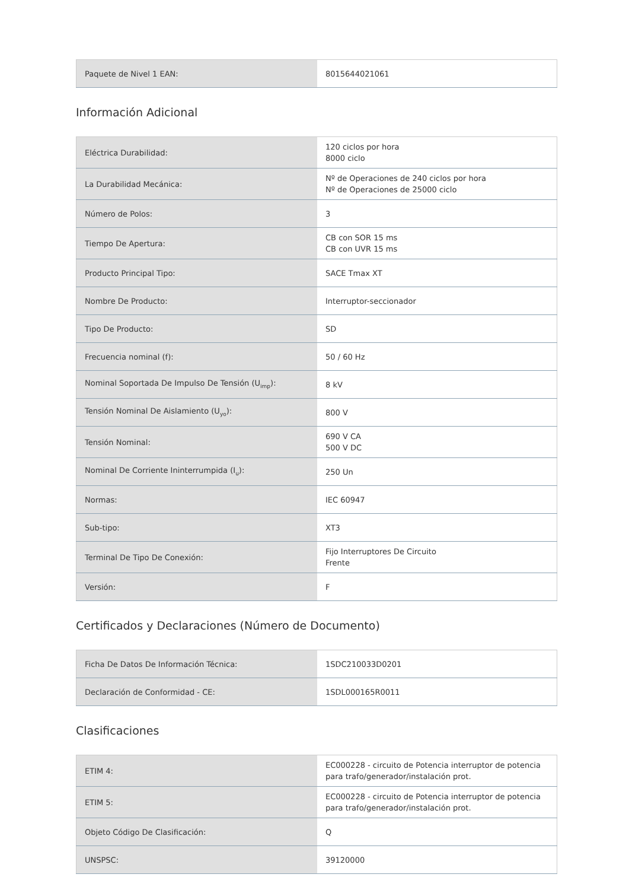| Paquete de Nivel 1 EAN: | 8015644021061 |
Información Adicional
| Eléctrica Durabilidad: | 120 ciclos por hora 8000 ciclo |
| La Durabilidad Mecánica: | Nº de Operaciones de 240 ciclos por hora Nº de Operaciones de 25000 ciclo |
| Número de Polos: | 3 |
| Tiempo De Apertura: | CB con SOR 15 ms CB con UVR 15 ms |
| Producto Principal Tipo: | SACE Tmax XT |
| Nombre De Producto: | Interruptor-seccionador |
| Tipo De Producto: | SD |
| Frecuencia nominal (f): | 50 / 60 Hz |
| Nominal Soportada De Impulso De Tensión (U<sub>imp</sub>): | 8 kV |
| Tensión Nominal De Aislamiento (U<sub>yo</sub>): | 800 V |
| Tensión Nominal: | 690 V CA 500 V DC |
| Nominal De Corriente Ininterrumpida (I<sub>u</sub>): | 250 Un |
| Normas: | IEC 60947 |
| Sub-tipo: | XT3 |
| Terminal De Tipo De Conexión: | Fijo Interruptores De Circuito Frente |
| Versión: | F |
Certificados y Declaraciones (Número de Documento)
| Ficha De Datos De Información Técnica: | 1SDC210033D0201 |
| Declaración de Conformidad - CE: | 1SDL000165R0011 |
Clasificaciones
| ETIM 4: | EC000228 - circuito de Potencia interruptor de potencia para trafo/generador/instalación prot. |
| ETIM 5: | EC000228 - circuito de Potencia interruptor de potencia para trafo/generador/instalación prot. |
| Objeto Código De Clasificación: | Q |
| UNSPSC: | 39120000 |